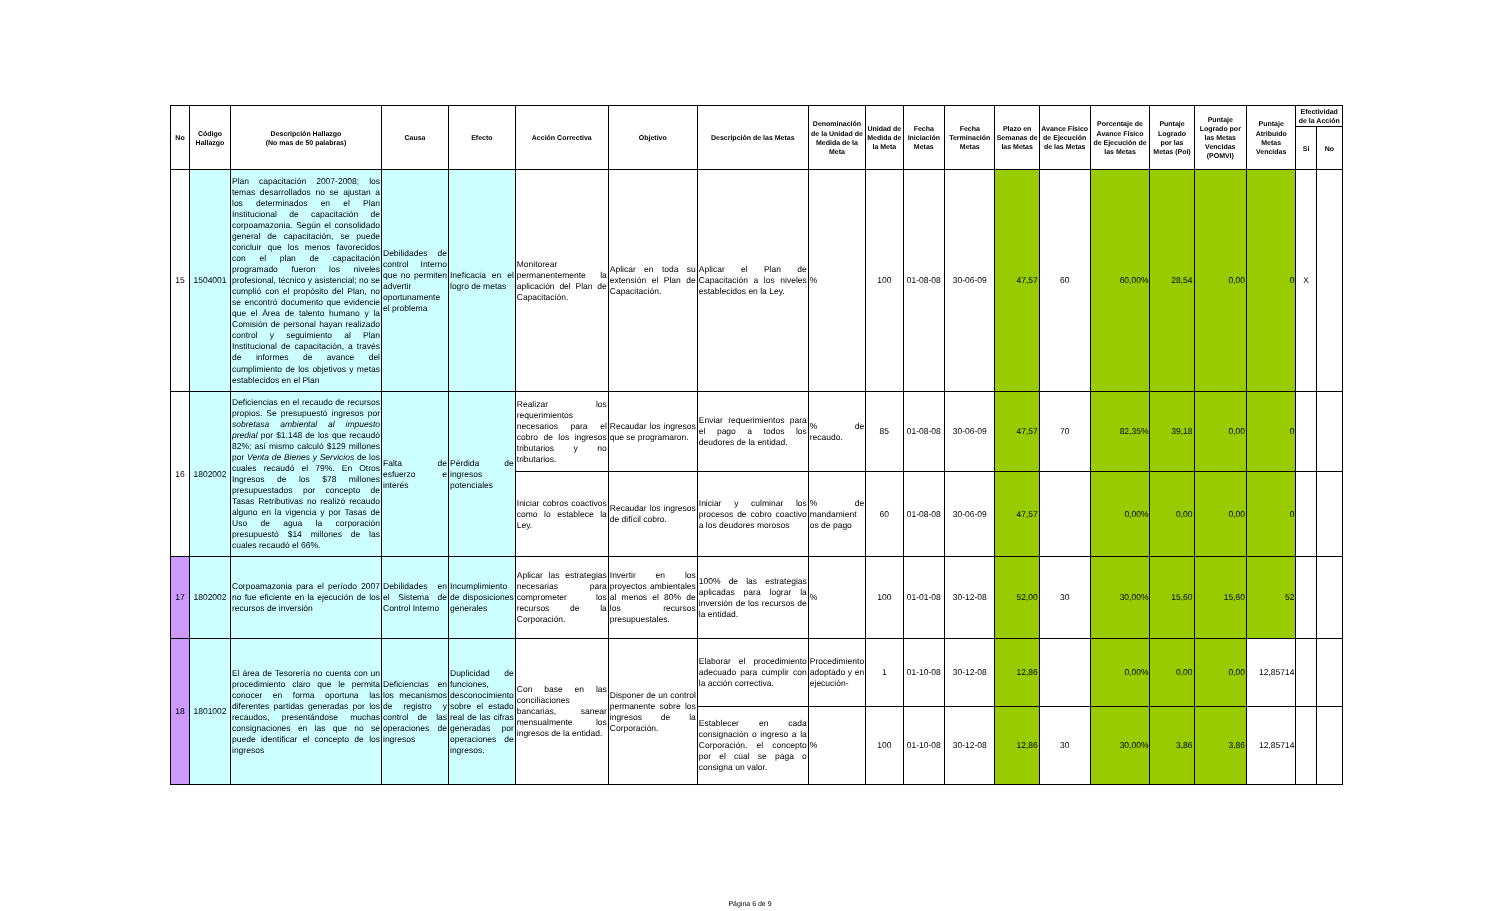| No | Código Hallazgo | Descripción Hallazgo (No mas de 50 palabras) | Causa | Efecto | Acción Correctiva | Objetivo | Descripción de las Metas | Denominación de la Unidad de Medida de la Meta | Unidad de Medida de la Meta | Fecha Iniciación Metas | Fecha Terminación Metas | Plazo en Semanas de las Metas | Avance Físico de Ejecución de las Metas | Porcentaje de Avance Físico de Ejecución de las Metas | Puntaje Logrado por las Metas (Poi) | Puntaje Logrado por las Metas Vencidas (POMVi) | Puntaje Atribuido Metas Vencidas | Efectividad de la Acción | |
| --- | --- | --- | --- | --- | --- | --- | --- | --- | --- | --- | --- | --- | --- | --- | --- | --- | --- | --- | --- |
| | | | | | | | | | | | | | | | | | | Si | No |
| 15 | 1504001 | Plan capacitación 2007-2008; los temas desarrollados no se ajustan a los determinados en el Plan Institucional de capacitación de corpoamazonia. Según el consolidado general de capacitación, se puede concluir que los menos favorecidos con el plan de capacitación programado fueron los niveles profesional, técnico y asistencial; no se cumplió con el propósito del Plan, no se encontró documento que evidencie que el Área de talento humano y la Comisión de personal hayan realizado control y seguimiento al Plan Institucional de capacitación, a través de informes de avance del cumplimiento de los objetivos y metas establecidos en el Plan | Debilidades de control Interno que no permiten advertir oportunamente el problema | Ineficacia en el logro de metas | Monitorear permanentemente la aplicación del Plan de Capacitación. | Aplicar en toda su extensión el Plan de Capacitación. | Aplicar el Plan de Capacitación a los niveles establecidos en la Ley. | % | 100 | 01-08-08 | 30-06-09 | 47,57 | 60 | 60,00% | 28,54 | 0,00 | 0 | X | |
| 16 | 1802002 | Deficiencias en el recaudo de recursos propios. Se presupuestó ingresos por sobretasa ambiental al impuesto predial por $1.148 de los que recaudó 82%; así mismo calculó $129 millones por Venta de Bienes y Servicios de los cuales recaudó el 79%. En Otros Ingresos de los $78 millones presupuestados por concepto de Tasas Retributivas no realizó recaudo alguno en la vigencia y por Tasas de Uso de agua la corporación presupuestó $14 millones de las cuales recaudó el 66%. | Falta de esfuerzo e interés | Pérdida de ingresos potenciales | Realizar los requerimientos necesarios para el cobro de los ingresos tributarios y no tributarios. | Recaudar los ingresos que se programaron. | Enviar requerimientos para el pago a todos los deudores de la entidad. | % de recaudo. | 85 | 01-08-08 | 30-06-09 | 47,57 | 70 | 82,35% | 39,18 | 0,00 | 0 | | |
| | | | | | Iniciar cobros coactivos como lo establece la Ley. | Recaudar los ingresos de difícil cobro. | Iniciar y culminar los procesos de cobro coactivo a los deudores morosos | % de mandamient os de pago | 60 | 01-08-08 | 30-06-09 | 47,57 | | 0,00% | 0,00 | 0,00 | 0 | | |
| 17 | 1802002 | Corpoamazonia para el período 2007 no fue eficiente en la ejecución de los recursos de inversión | Debilidades en el Sistema de Control Interno | Incumplimiento de disposiciones generales | Aplicar las estrategias necesarias para comprometer los recursos de la Corporación. | Invertir en los proyectos ambientales al menos el 80% de los recursos presupuestales. | 100% de las estrategias aplicadas para lograr la inversión de los recursos de la entidad. | % | 100 | 01-01-08 | 30-12-08 | 52,00 | 30 | 30,00% | 15,60 | 15,60 | 52 | | |
| 18 | 1801002 | El área de Tesorería no cuenta con un procedimiento claro que le permita conocer en forma oportuna las diferentes partidas generadas por los recaudos, presentándose muchas consignaciones en las que no se puede identificar el concepto de los ingresos | Deficiencias en los mecanismos de registro y control de las operaciones de ingresos | Duplicidad de funciones, desconocimiento sobre el estado real de las cifras generadas por operaciones de ingresos. | Con base en las conciliaciones bancarias, sanear mensualmente los ingresos de la entidad. | Disponer de un control permanente sobre los ingresos de la Corporación. | Elaborar el procedimiento adecuado para cumplir con la acción correctiva. | Procedimiento adoptado y en ejecución- | 1 | 01-10-08 | 30-12-08 | 12,86 | | 0,00% | 0,00 | 0,00 | 12,85714 | | |
| | | | | | | | Establecer en cada consignación o ingreso a la Corporación. el concepto por el cual se paga o consigna un valor. | % | 100 | 01-10-08 | 30-12-08 | 12,86 | 30 | 30,00% | 3,86 | 3,86 | 12,85714 | | |
Página 6 de 9